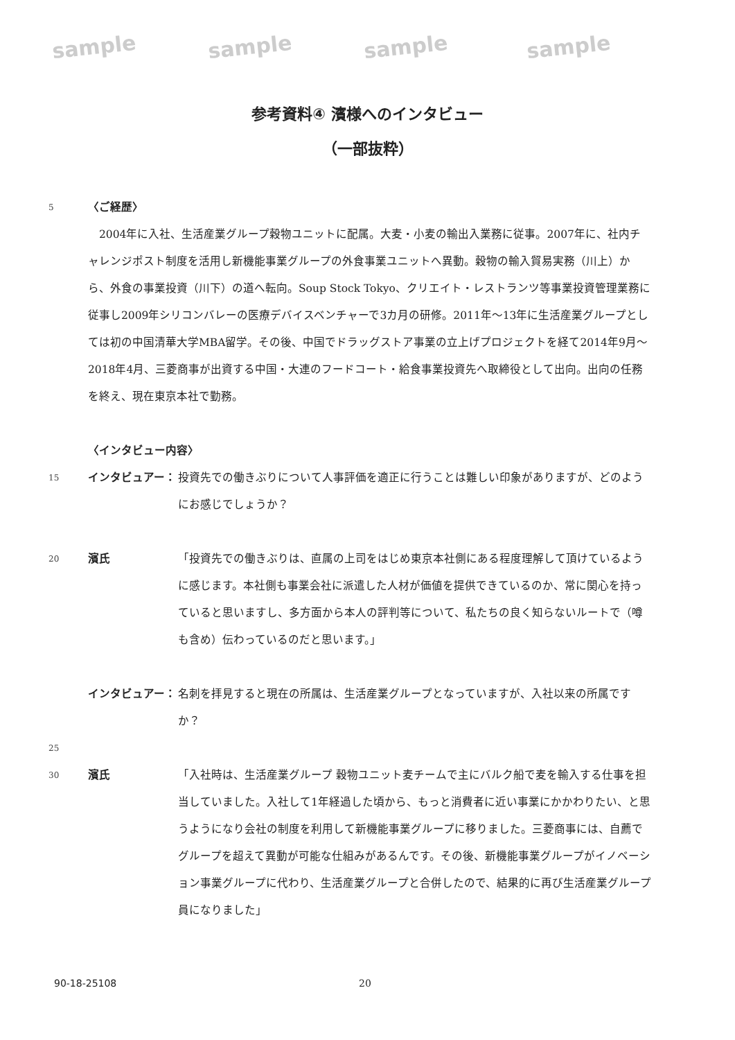sample sample sample sample
参考資料④ 濱様へのインタビュー
（一部抜粋）
5
〈ご経歴〉
　2004年に入社、生活産業グループ穀物ユニットに配属。大麦・小麦の輸出入業務に従事。2007年に、社内チャレンジポスト制度を活用し新機能事業グループの外食事業ユニットへ異動。穀物の輸入貿易実務（川上）から、外食の事業投資（川下）の道へ転向。Soup Stock Tokyo、クリエイト・レストランツ等事業投資管理業務に従事し2009年シリコンバレーの医療デバイスベンチャーで3カ月の研修。2011年〜13年に生活産業グループとしては初の中国清華大学MBA留学。その後、中国でドラッグストア事業の立上げプロジェクトを経て2014年9月〜2018年4月、三菱商事が出資する中国・大連のフードコート・給食事業投資先へ取締役として出向。出向の任務を終え、現在東京本社で勤務。
〈インタビュー内容〉
15
インタビュアー： 投資先での働きぶりについて人事評価を適正に行うことは難しい印象がありますが、どのようにお感じでしょうか？
20
濱氏 「投資先での働きぶりは、直属の上司をはじめ東京本社側にある程度理解して頂けているように感じます。本社側も事業会社に派遣した人材が価値を提供できているのか、常に関心を持っていると思いますし、多方面から本人の評判等について、私たちの良く知らないルートで（噂も含め）伝わっているのだと思います。」
インタビュアー： 名刺を拝見すると現在の所属は、生活産業グループとなっていますが、入社以来の所属ですか？
25
30
濱氏 「入社時は、生活産業グループ 穀物ユニット麦チームで主にバルク船で麦を輸入する仕事を担当していました。入社して1年経過した頃から、もっと消費者に近い事業にかかわりたい、と思うようになり会社の制度を利用して新機能事業グループに移りました。三菱商事には、自薦でグループを超えて異動が可能な仕組みがあるんです。その後、新機能事業グループがイノベーション事業グループに代わり、生活産業グループと合併したので、結果的に再び生活産業グループ員になりました」
90-18-25108 20